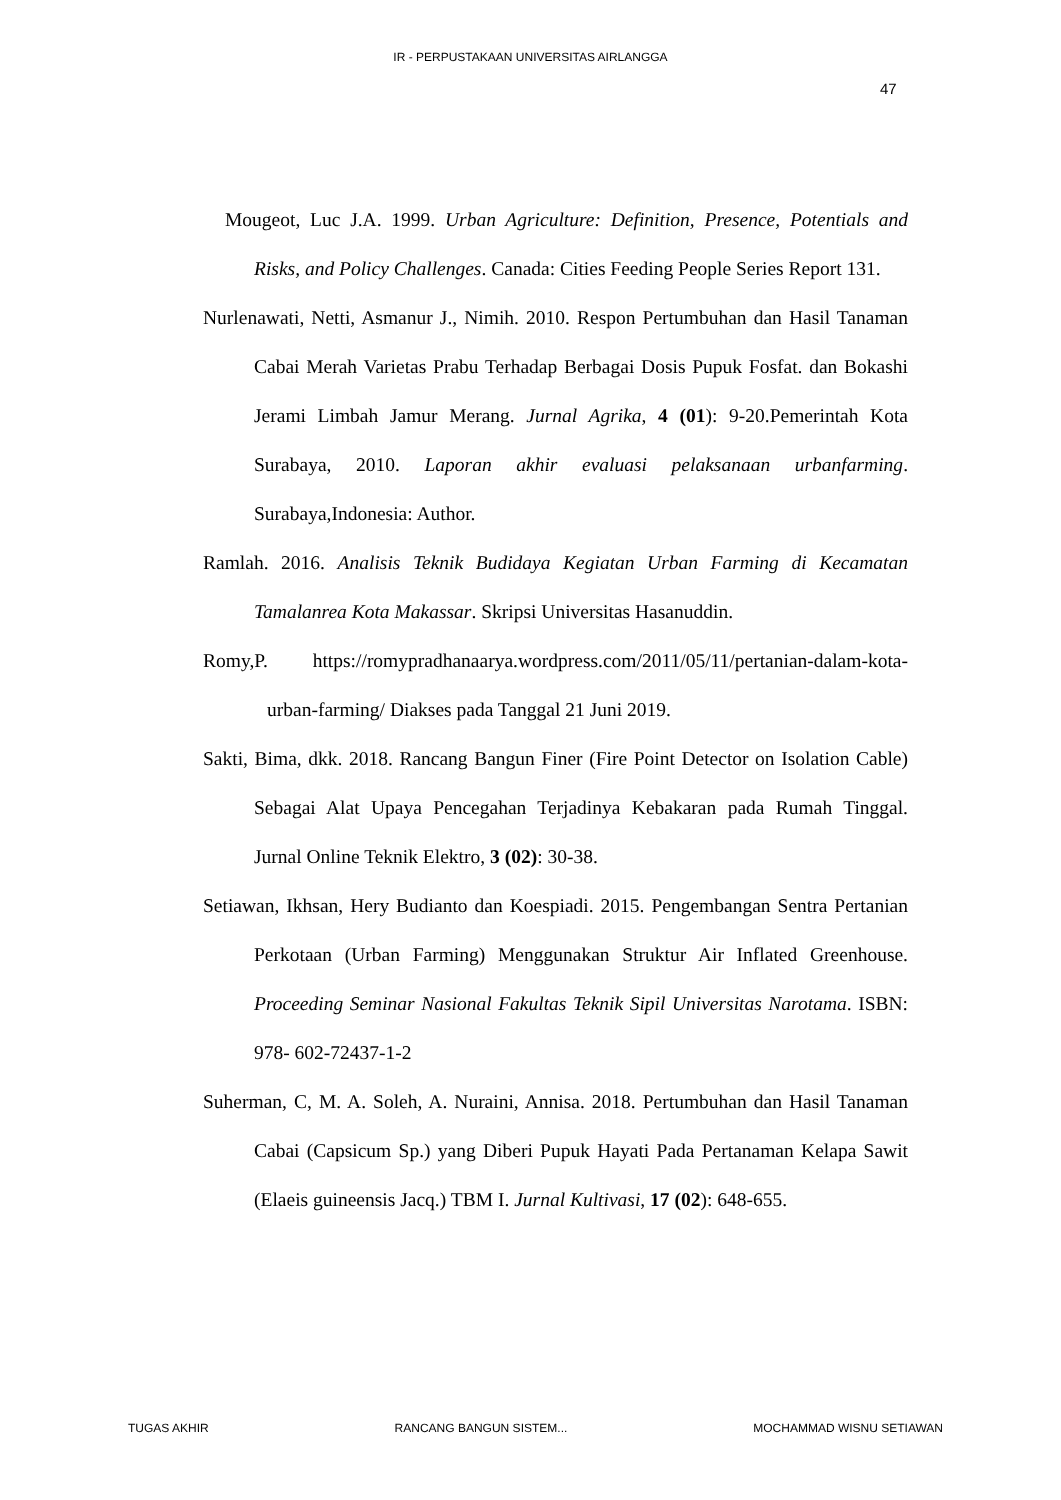IR - PERPUSTAKAAN UNIVERSITAS AIRLANGGA
47
Mougeot, Luc J.A. 1999. Urban Agriculture: Definition, Presence, Potentials and Risks, and Policy Challenges. Canada: Cities Feeding People Series Report 131.
Nurlenawati, Netti, Asmanur J., Nimih. 2010. Respon Pertumbuhan dan Hasil Tanaman Cabai Merah Varietas Prabu Terhadap Berbagai Dosis Pupuk Fosfat. dan Bokashi Jerami Limbah Jamur Merang. Jurnal Agrika, 4 (01): 9-20.Pemerintah Kota Surabaya, 2010. Laporan akhir evaluasi pelaksanaan urbanfarming. Surabaya,Indonesia: Author.
Ramlah. 2016. Analisis Teknik Budidaya Kegiatan Urban Farming di Kecamatan Tamalanrea Kota Makassar. Skripsi Universitas Hasanuddin.
Romy,P. https://romypradhanaarya.wordpress.com/2011/05/11/pertanian-dalam-kota-urban-farming/ Diakses pada Tanggal 21 Juni 2019.
Sakti, Bima, dkk. 2018. Rancang Bangun Finer (Fire Point Detector on Isolation Cable) Sebagai Alat Upaya Pencegahan Terjadinya Kebakaran pada Rumah Tinggal. Jurnal Online Teknik Elektro, 3 (02): 30-38.
Setiawan, Ikhsan, Hery Budianto dan Koespiadi. 2015. Pengembangan Sentra Pertanian Perkotaan (Urban Farming) Menggunakan Struktur Air Inflated Greenhouse. Proceeding Seminar Nasional Fakultas Teknik Sipil Universitas Narotama. ISBN: 978- 602-72437-1-2
Suherman, C, M. A. Soleh, A. Nuraini, Annisa. 2018. Pertumbuhan dan Hasil Tanaman Cabai (Capsicum Sp.) yang Diberi Pupuk Hayati Pada Pertanaman Kelapa Sawit (Elaeis guineensis Jacq.) TBM I. Jurnal Kultivasi, 17 (02): 648-655.
TUGAS AKHIR RANCANG BANGUN SISTEM... MOCHAMMAD WISNU SETIAWAN